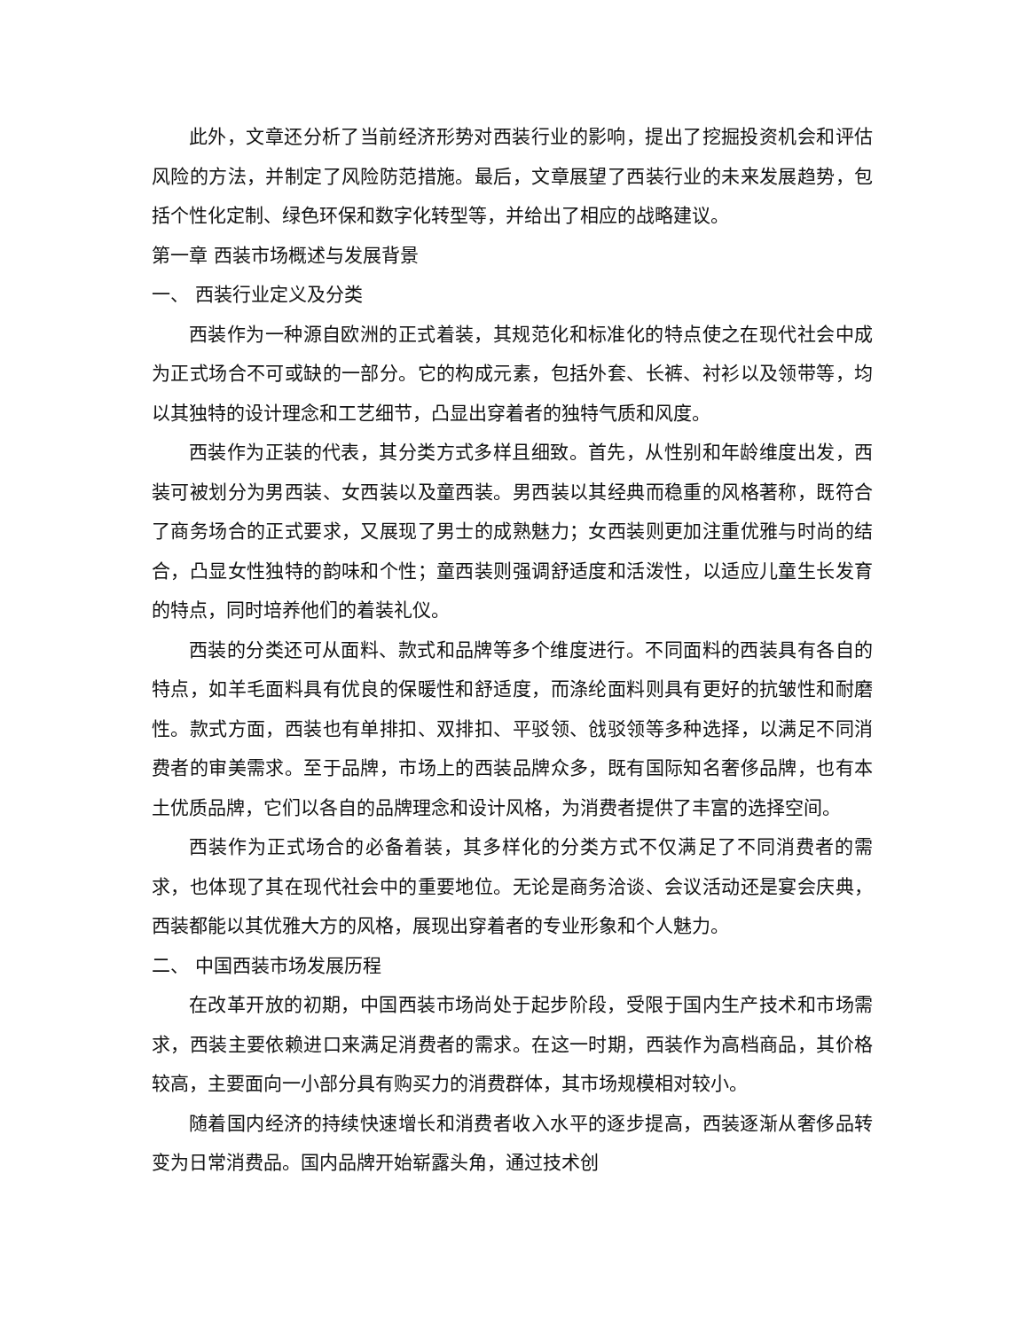此外，文章还分析了当前经济形势对西装行业的影响，提出了挖掘投资机会和评估风险的方法，并制定了风险防范措施。最后，文章展望了西装行业的未来发展趋势，包括个性化定制、绿色环保和数字化转型等，并给出了相应的战略建议。
第一章 西装市场概述与发展背景
一、 西装行业定义及分类
西装作为一种源自欧洲的正式着装，其规范化和标准化的特点使之在现代社会中成为正式场合不可或缺的一部分。它的构成元素，包括外套、长裤、衬衫以及领带等，均以其独特的设计理念和工艺细节，凸显出穿着者的独特气质和风度。
西装作为正装的代表，其分类方式多样且细致。首先，从性别和年龄维度出发，西装可被划分为男西装、女西装以及童西装。男西装以其经典而稳重的风格著称，既符合了商务场合的正式要求，又展现了男士的成熟魅力；女西装则更加注重优雅与时尚的结合，凸显女性独特的韵味和个性；童西装则强调舒适度和活泼性，以适应儿童生长发育的特点，同时培养他们的着装礼仪。
西装的分类还可从面料、款式和品牌等多个维度进行。不同面料的西装具有各自的特点，如羊毛面料具有优良的保暖性和舒适度，而涤纶面料则具有更好的抗皱性和耐磨性。款式方面，西装也有单排扣、双排扣、平驳领、戗驳领等多种选择，以满足不同消费者的审美需求。至于品牌，市场上的西装品牌众多，既有国际知名奢侈品牌，也有本土优质品牌，它们以各自的品牌理念和设计风格，为消费者提供了丰富的选择空间。
西装作为正式场合的必备着装，其多样化的分类方式不仅满足了不同消费者的需求，也体现了其在现代社会中的重要地位。无论是商务洽谈、会议活动还是宴会庆典，西装都能以其优雅大方的风格，展现出穿着者的专业形象和个人魅力。
二、 中国西装市场发展历程
在改革开放的初期，中国西装市场尚处于起步阶段，受限于国内生产技术和市场需求，西装主要依赖进口来满足消费者的需求。在这一时期，西装作为高档商品，其价格较高，主要面向一小部分具有购买力的消费群体，其市场规模相对较小。
随着国内经济的持续快速增长和消费者收入水平的逐步提高，西装逐渐从奢侈品转变为日常消费品。国内品牌开始崭露头角，通过技术创